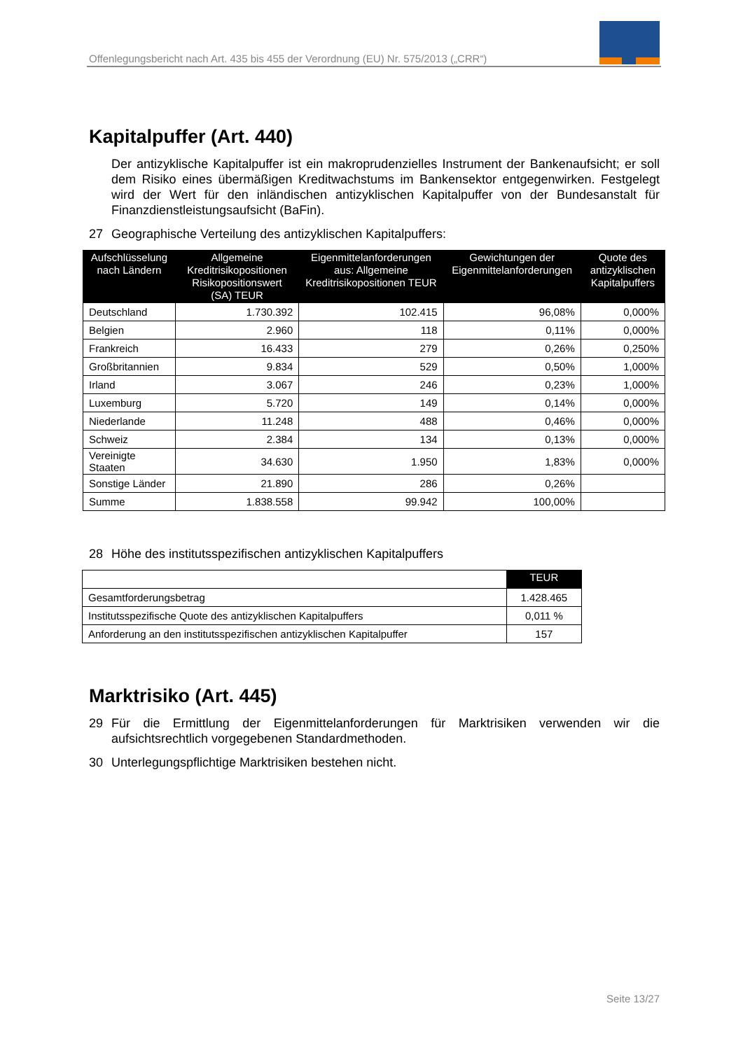Offenlegungsbericht nach Art. 435 bis 455 der Verordnung (EU) Nr. 575/2013 („CRR“)
Kapitalpuffer (Art. 440)
Der antizyklische Kapitalpuffer ist ein makroprudenzielles Instrument der Bankenaufsicht; er soll dem Risiko eines übermäßigen Kreditwachstums im Bankensektor entgegenwirken. Festgelegt wird der Wert für den inländischen antizyklischen Kapitalpuffer von der Bundesanstalt für Finanzdienstleistungsaufsicht (BaFin).
27 Geographische Verteilung des antizyklischen Kapitalpuffers:
| Aufschlüsselung nach Ländern | Allgemeine Kreditrisikopositionen Risikopositionswert (SA) TEUR | Eigenmittelanforderungen aus: Allgemeine Kreditrisikopositionen TEUR | Gewichtungen der Eigenmittelanforderungen | Quote des antizyklischen Kapitalpuffers |
| --- | --- | --- | --- | --- |
| Deutschland | 1.730.392 | 102.415 | 96,08% | 0,000% |
| Belgien | 2.960 | 118 | 0,11% | 0,000% |
| Frankreich | 16.433 | 279 | 0,26% | 0,250% |
| Großbritannien | 9.834 | 529 | 0,50% | 1,000% |
| Irland | 3.067 | 246 | 0,23% | 1,000% |
| Luxemburg | 5.720 | 149 | 0,14% | 0,000% |
| Niederlande | 11.248 | 488 | 0,46% | 0,000% |
| Schweiz | 2.384 | 134 | 0,13% | 0,000% |
| Vereinigte Staaten | 34.630 | 1.950 | 1,83% | 0,000% |
| Sonstige Länder | 21.890 | 286 | 0,26% | |
| Summe | 1.838.558 | 99.942 | 100,00% | |
28 Höhe des institutsspezifischen antizyklischen Kapitalpuffers
| | TEUR |
| Gesamtforderungsbetrag | 1.428.465 |
| Institutsspezifische Quote des antizyklischen Kapitalpuffers | 0,011 % |
| Anforderung an den institutsspezifischen antizyklischen Kapitalpuffer | 157 |
Marktrisiko (Art. 445)
29 Für die Ermittlung der Eigenmittelanforderungen für Marktrisiken verwenden wir die aufsichtsrechtlich vorgegebenen Standardmethoden.
30 Unterlegungspflichtige Marktrisiken bestehen nicht.
Seite 13/27